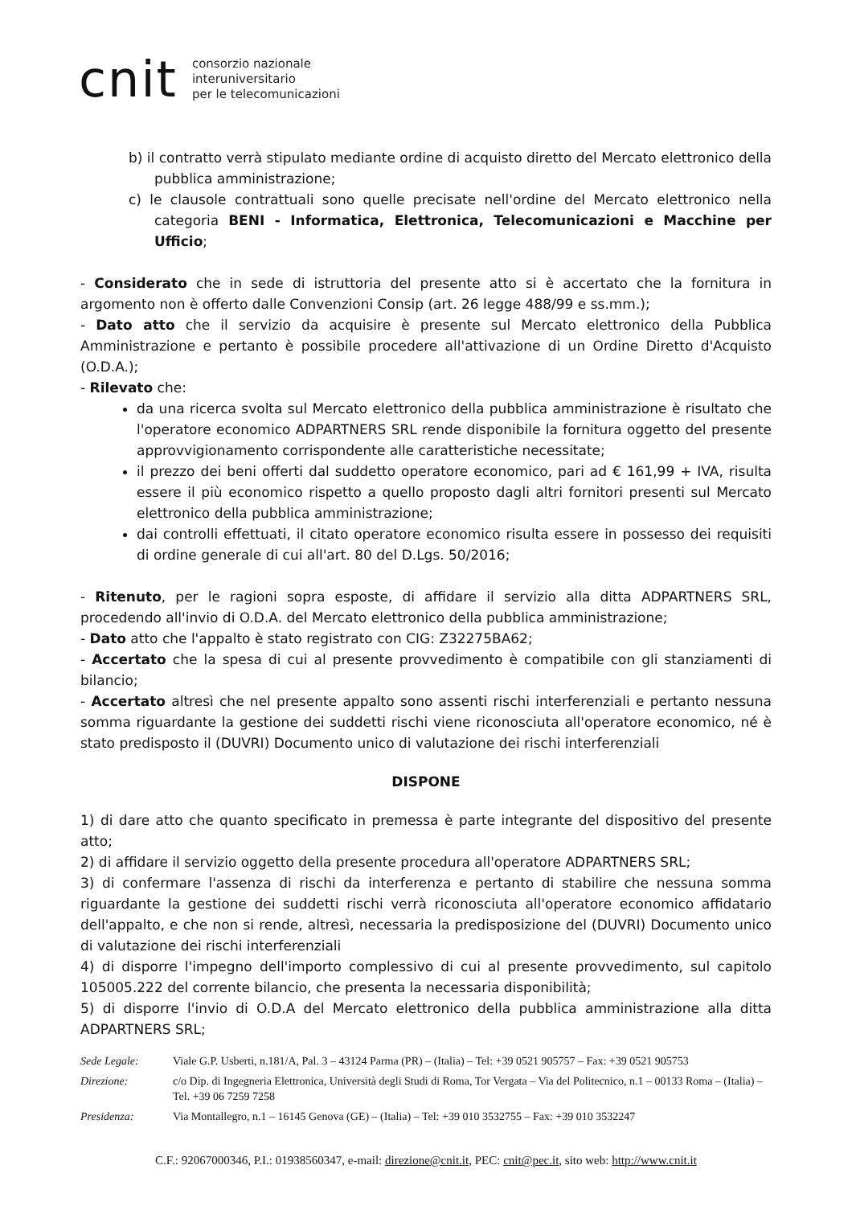cnit consorzio nazionale
interuniversitario
per le telecomunicazioni
b) il contratto verrà stipulato mediante ordine di acquisto diretto del Mercato elettronico della pubblica amministrazione;
c) le clausole contrattuali sono quelle precisate nell'ordine del Mercato elettronico nella categoria BENI - Informatica, Elettronica, Telecomunicazioni e Macchine per Ufficio;
- Considerato che in sede di istruttoria del presente atto si è accertato che la fornitura in argomento non è offerto dalle Convenzioni Consip (art. 26 legge 488/99 e ss.mm.);
- Dato atto che il servizio da acquisire è presente sul Mercato elettronico della Pubblica Amministrazione e pertanto è possibile procedere all'attivazione di un Ordine Diretto d'Acquisto (O.D.A.);
- Rilevato che:
da una ricerca svolta sul Mercato elettronico della pubblica amministrazione è risultato che l'operatore economico ADPARTNERS SRL rende disponibile la fornitura oggetto del presente approvvigionamento corrispondente alle caratteristiche necessitate;
il prezzo dei beni offerti dal suddetto operatore economico, pari ad € 161,99 + IVA, risulta essere il più economico rispetto a quello proposto dagli altri fornitori presenti sul Mercato elettronico della pubblica amministrazione;
dai controlli effettuati, il citato operatore economico risulta essere in possesso dei requisiti di ordine generale di cui all'art. 80 del D.Lgs. 50/2016;
- Ritenuto, per le ragioni sopra esposte, di affidare il servizio alla ditta ADPARTNERS SRL, procedendo all'invio di O.D.A. del Mercato elettronico della pubblica amministrazione;
- Dato atto che l'appalto è stato registrato con CIG: Z32275BA62;
- Accertato che la spesa di cui al presente provvedimento è compatibile con gli stanziamenti di bilancio;
- Accertato altresì che nel presente appalto sono assenti rischi interferenziali e pertanto nessuna somma riguardante la gestione dei suddetti rischi viene riconosciuta all'operatore economico, né è stato predisposto il (DUVRI) Documento unico di valutazione dei rischi interferenziali
DISPONE
1) di dare atto che quanto specificato in premessa è parte integrante del dispositivo del presente atto;
2) di affidare il servizio oggetto della presente procedura all'operatore ADPARTNERS SRL;
3) di confermare l'assenza di rischi da interferenza e pertanto di stabilire che nessuna somma riguardante la gestione dei suddetti rischi verrà riconosciuta all'operatore economico affidatario dell'appalto, e che non si rende, altresì, necessaria la predisposizione del (DUVRI) Documento unico di valutazione dei rischi interferenziali
4) di disporre l'impegno dell'importo complessivo di cui al presente provvedimento, sul capitolo 105005.222 del corrente bilancio, che presenta la necessaria disponibilità;
5) di disporre l'invio di O.D.A del Mercato elettronico della pubblica amministrazione alla ditta ADPARTNERS SRL;
| Sede Legale: | Viale G.P. Usberti, n.181/A, Pal. 3 – 43124 Parma (PR) – (Italia) – Tel: +39 0521 905757 – Fax: +39 0521 905753 |
| Direzione: | c/o Dip. di Ingegneria Elettronica, Università degli Studi di Roma, Tor Vergata – Via del Politecnico, n.1 – 00133 Roma – (Italia) – Tel. +39 06 7259 7258 |
| Presidenza: | Via Montallegro, n.1 – 16145 Genova (GE) – (Italia) – Tel: +39 010 3532755 – Fax: +39 010 3532247 |
C.F.: 92067000346, P.I.: 01938560347, e-mail: direzione@cnit.it, PEC: cnit@pec.it, sito web: http://www.cnit.it